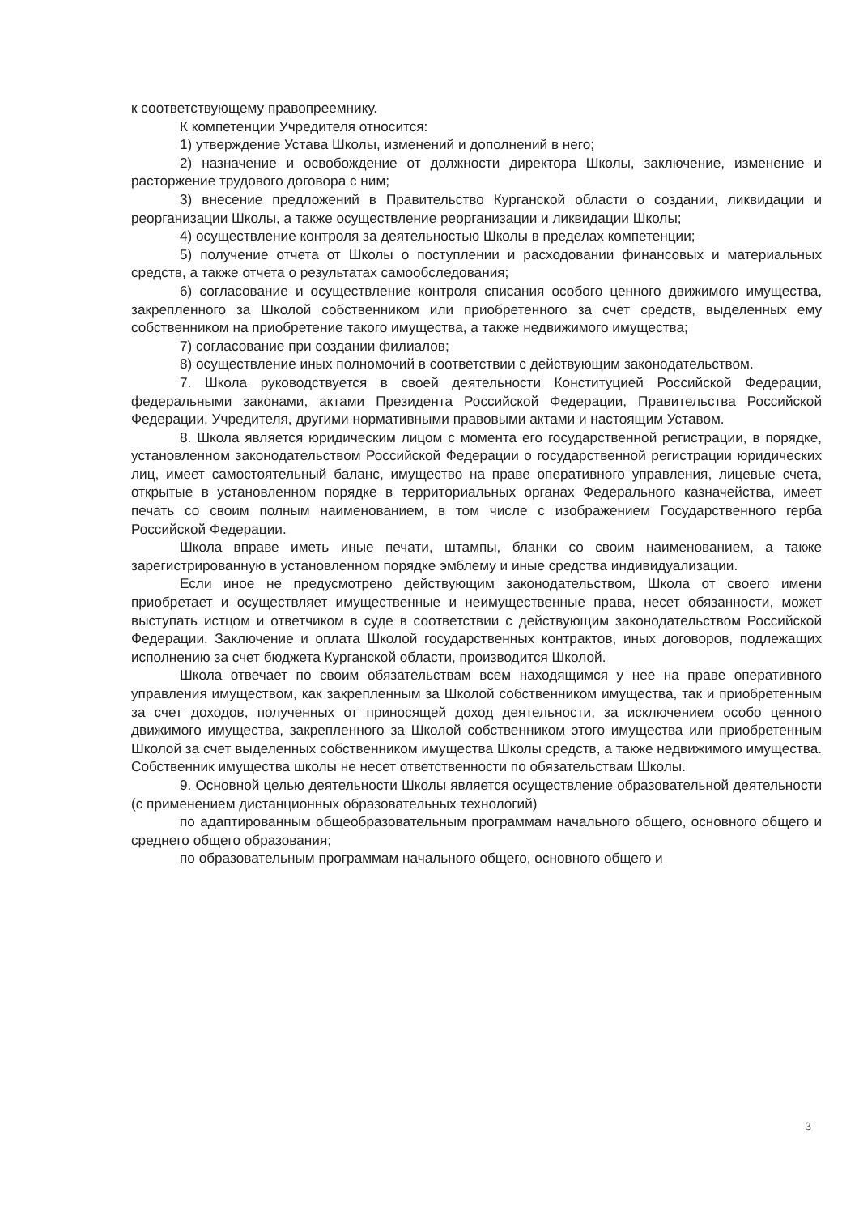к соответствующему правопреемнику.
К компетенции Учредителя относится:
1) утверждение Устава Школы, изменений и дополнений в него;
2) назначение и освобождение от должности директора Школы, заключение, изменение и расторжение трудового договора с ним;
3) внесение предложений в Правительство Курганской области о создании, ликвидации и реорганизации Школы, а также осуществление реорганизации и ликвидации Школы;
4) осуществление контроля за деятельностью Школы в пределах компетенции;
5) получение отчета от Школы о поступлении и расходовании финансовых и материальных средств, а также отчета о результатах самообследования;
6) согласование и осуществление контроля списания особого ценного движимого имущества, закрепленного за Школой собственником или приобретенного за счет средств, выделенных ему собственником на приобретение такого имущества, а также недвижимого имущества;
7) согласование при создании филиалов;
8) осуществление иных полномочий в соответствии с действующим законодательством.
7. Школа руководствуется в своей деятельности Конституцией Российской Федерации, федеральными законами, актами Президента Российской Федерации, Правительства Российской Федерации, Учредителя, другими нормативными правовыми актами и настоящим Уставом.
8. Школа является юридическим лицом с момента его государственной регистрации, в порядке, установленном законодательством Российской Федерации о государственной регистрации юридических лиц, имеет самостоятельный баланс, имущество на праве оперативного управления, лицевые счета, открытые в установленном порядке в территориальных органах Федерального казначейства, имеет печать со своим полным наименованием, в том числе с изображением Государственного герба Российской Федерации.
Школа вправе иметь иные печати, штампы, бланки со своим наименованием, а также зарегистрированную в установленном порядке эмблему и иные средства индивидуализации.
Если иное не предусмотрено действующим законодательством, Школа от своего имени приобретает и осуществляет имущественные и неимущественные права, несет обязанности, может выступать истцом и ответчиком в суде в соответствии с действующим законодательством Российской Федерации. Заключение и оплата Школой государственных контрактов, иных договоров, подлежащих исполнению за счет бюджета Курганской области, производится Школой.
Школа отвечает по своим обязательствам всем находящимся у нее на праве оперативного управления имуществом, как закрепленным за Школой собственником имущества, так и приобретенным за счет доходов, полученных от приносящей доход деятельности, за исключением особо ценного движимого имущества, закрепленного за Школой собственником этого имущества или приобретенным Школой за счет выделенных собственником имущества Школы средств, а также недвижимого имущества. Собственник имущества школы не несет ответственности по обязательствам Школы.
9. Основной целью деятельности Школы является осуществление образовательной деятельности (с применением дистанционных образовательных технологий)
по адаптированным общеобразовательным программам начального общего, основного общего и среднего общего образования;
по образовательным программам начального общего, основного общего и
3